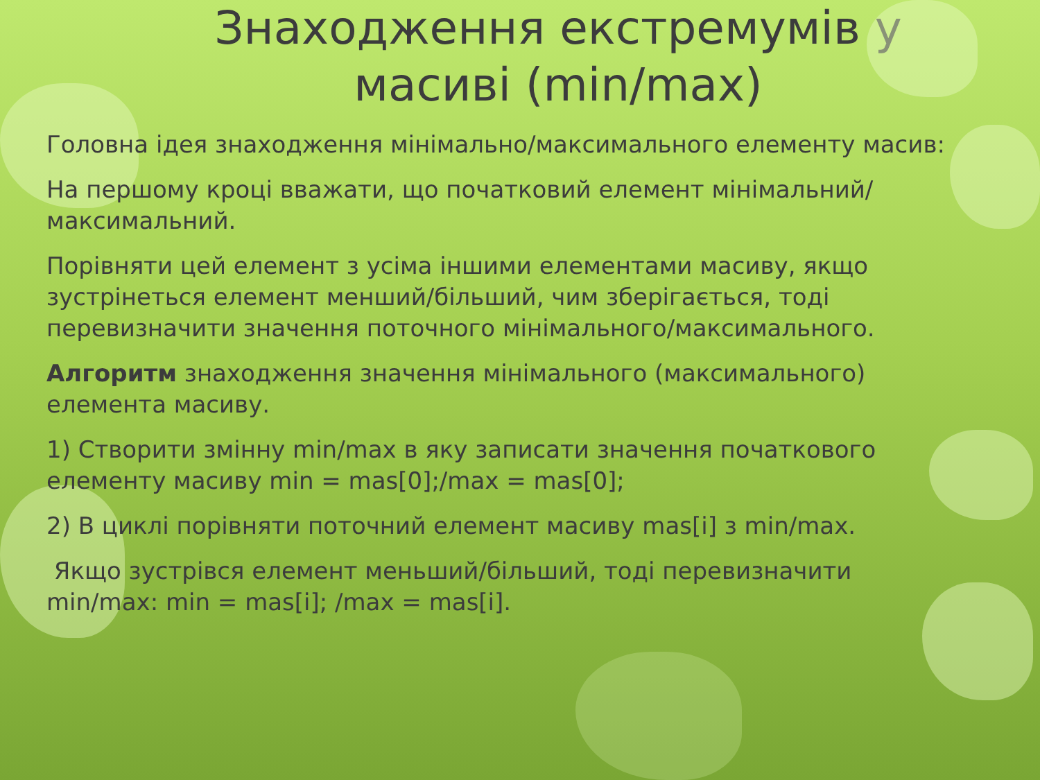Знаходження екстремумів у масиві (min/max)
Головна ідея знаходження мінімально/максимального елементу масив:
На першому кроці вважати, що початковий елемент мінімальний/максимальний.
Порівняти цей елемент з усіма іншими елементами масиву, якщо зустрінеться елемент менший/більший, чим зберігається, тоді перевизначити значення поточного мінімального/максимального.
Алгоритм знаходження значення мінімального (максимального) елемента масиву.
1) Створити змінну min/max в яку записати значення початкового елементу масиву min = mas[0];/max = mas[0];
2) В циклі порівняти поточний елемент масиву mas[i] з min/max.
Якщо зустрівся елемент меньший/більший, тоді перевизначити min/max: min = mas[i]; /max = mas[i].